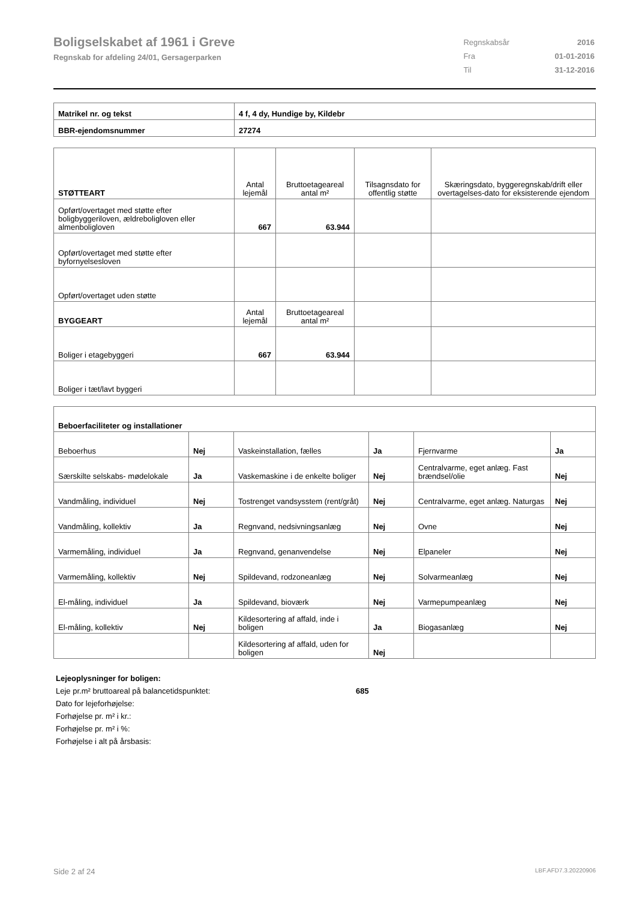Boligselskabet af 1961 i Greve
Regnskab for afdeling 24/01, Gersagerparken
| Regnskabsår | 2016 |
| Fra | 01-01-2016 |
| Til | 31-12-2016 |
| Matrikel nr. og tekst | 4 f, 4 dy, Hundige by, Kildebr |
| BBR-ejendomsnummer | 27274 |
| STØTTEART | Antal lejemål | Bruttoetageareal antal m² | Tilsagnsdato for offentlig støtte | Skæringsdato, byggeregnskab/drift eller overtagelses-dato for eksisterende ejendom |
| Opført/overtaget med støtte efter boligbyggeriloven, ældreboligloven eller almenboligloven | 667 | 63.944 | | |
| Opført/overtaget med støtte efter byfornyelsesloven | | | | |
| Opført/overtaget uden støtte | | | | |
| BYGGEART | Antal lejemål | Bruttoetageareal antal m² | | |
| Boliger i etagebyggeri | 667 | 63.944 | | |
| Boliger i tæt/lavt byggeri | | | | |
| Beboerfaciliteter og installationer | | | | | |
| Beboerhus | Nej | Vaskeinstallation, fælles | Ja | Fjernvarme | Ja |
| Særskilte selskabs- mødelokale | Ja | Vaskemaskine i de enkelte boliger | Nej | Centralvarme, eget anlæg. Fast brændsel/olie | Nej |
| Vandmåling, individuel | Nej | Tostrenget vandsysstem (rent/gråt) | Nej | Centralvarme, eget anlæg. Naturgas | Nej |
| Vandmåling, kollektiv | Ja | Regnvand, nedsivningsanlæg | Nej | Ovne | Nej |
| Varmemåling, individuel | Ja | Regnvand, genanvendelse | Nej | Elpaneler | Nej |
| Varmemåling, kollektiv | Nej | Spildevand, rodzoneanlæg | Nej | Solvarmeanlæg | Nej |
| El-måling, individuel | Ja | Spildevand, bioværk | Nej | Varmepumpeanlæg | Nej |
| El-måling, kollektiv | Nej | Kildesortering af affald, inde i boligen | Ja | Biogasanlæg | Nej |
| | | Kildesortering af affald, uden for boligen | Nej | | |
Lejeoplysninger for boligen:
Leje pr.m² bruttoareal på balancetidspunktet: 685
Dato for lejeforhøjelse:
Forhøjelse pr. m² i kr.:
Forhøjelse pr. m² i %:
Forhøjelse i alt på årsbasis:
Side 2 af 24 LBF.AFD7.3.20220906